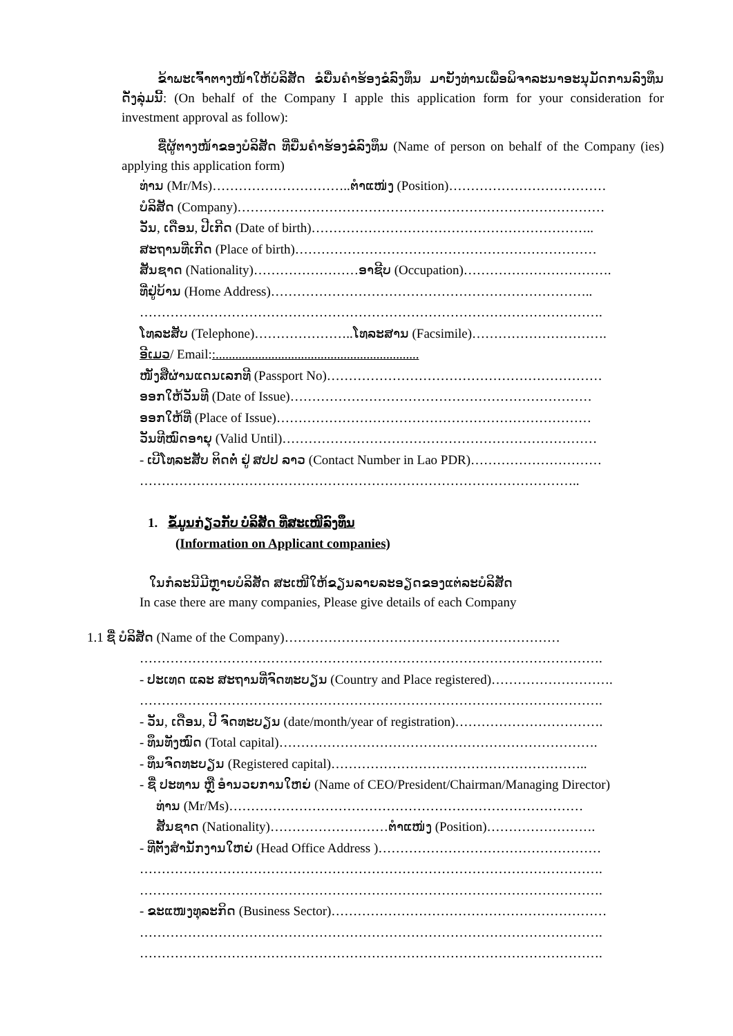ຂ້າພະເຈົ້າຕາງໜ້າໃຫ້ບໍລິສັດ ຂໍຍື່ນຄໍາຮ້ອງຂໍລົງທຶນ ມາຍັງທ່ານເພື່ອພິຈາລະນາອະນຸມັດການລົງທຶນ ດັ່ງລຸ່ມນີ້: (On behalf of the Company I apple this application form for your consideration for investment approval as follow):
ຊື່ຜູ້ຕາງໜ້າຂອງບໍລິສັດ ທີ່ຍື່ນຄໍາຮ້ອງຂໍລົງທຶນ (Name of person on behalf of the Company (ies) applying this application form)
ທ່ານ (Mr/Ms)…………………………..ຕໍາແໜ່ງ (Position)………………………………
ບໍລິສັດ (Company)…………………………………………………………………………
ວັນ, ເດືອນ, ປີເກີດ (Date of birth)………………………………………………………..
ສະຖານທີ່ເກີດ (Place of birth)……………………………………………………………
ສັນຊາດ (Nationality)……………………ອາຊີບ (Occupation)…………………………….
ທີ່ຢູ່ບ້ານ (Home Address)………………………………………………………………..
…………………………………………………………………………………………….
ໂທລະສັບ (Telephone)…………………..ໂທລະສານ (Facsimile)………………………….
ອີເມວ/ Email::..............................................................
ໜັງສືຜ່ານແດນເລກທີ (Passport No)………………………………………………………
ອອກໃຫ້ວັນທີ (Date of Issue)……………………………………………………………
ອອກໃຫ້ທີ່ (Place of Issue)………………………………………………………………
ວັນທີໝົດອາຍຸ (Valid Until)………………………………………………………………
- ເບີໂທລະສັບ ຕິດຕໍ່ ຢູ່ ສປປ ລາວ (Contact Number in Lao PDR)…………………………
………………………………………………………………………………………..
1. ຂໍ້ມູນກ່ຽວກັບ ບໍລິສັດ ທີ່ສະເໜີລົງທຶນ
(Information on Applicant companies)
ໃນກໍລະນີມີຫຼາຍບໍລິສັດ ສະເໜີໃຫ້ຂຽນລາຍລະອຽດຂອງແຕ່ລະບໍລິສັດ
In case there are many companies, Please give details of each Company
1.1 ຊື່ ບໍລິສັດ (Name of the Company)………………………………………………………
…………………………………………………………………………………………….
- ປະເທດ ແລະ ສະຖານທີ່ຈົດທະບຽນ (Country and Place registered)……………………….
…………………………………………………………………………………………….
- ວັນ, ເດືອນ, ປີ ຈົດທະບຽນ (date/month/year of registration)…………………………….
- ທຶນທັງໝົດ (Total capital)……………………………………………………………….
- ທຶນຈົດທະບຽນ (Registered capital)…………………………………………………..
- ຊື່ ປະທານ ຫຼື ອໍານວຍການໃຫຍ່ (Name of CEO/President/Chairman/Managing Director)
ທ່ານ (Mr/Ms)………………………………………………………………………
ສັນຊາດ (Nationality)………………………ຕໍາແໜ່ງ (Position)…………………….
- ທີ່ຕັ້ງສໍານັກງານໃຫຍ່ (Head Office Address )……………………………………………
…………………………………………………………………………………………….
…………………………………………………………………………………………….
- ຂະແໜງທຸລະກິດ (Business Sector)………………………………………………………
…………………………………………………………………………………………….
…………………………………………………………………………………………….